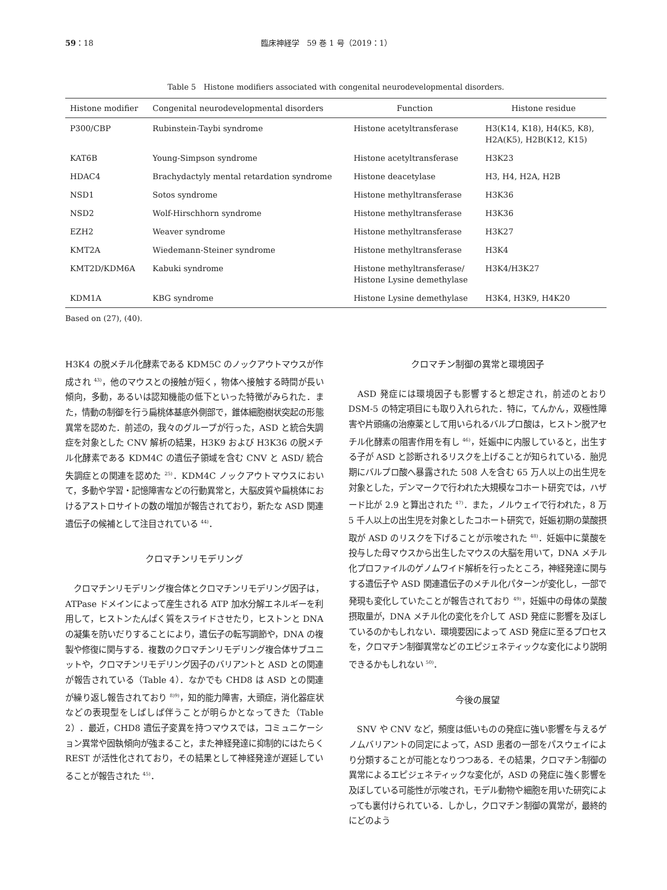59：18 臨床神経学　59 巻 1 号（2019：1）
Table 5　Histone modifiers associated with congenital neurodevelopmental disorders.
| Histone modifier | Congenital neurodevelopmental disorders | Function | Histone residue |
| --- | --- | --- | --- |
| P300/CBP | Rubinstein-Taybi syndrome | Histone acetyltransferase | H3(K14, K18), H4(K5, K8), H2A(K5), H2B(K12, K15) |
| KAT6B | Young-Simpson syndrome | Histone acetyltransferase | H3K23 |
| HDAC4 | Brachydactyly mental retardation syndrome | Histone deacetylase | H3, H4, H2A, H2B |
| NSD1 | Sotos syndrome | Histone methyltransferase | H3K36 |
| NSD2 | Wolf-Hirschhorn syndrome | Histone methyltransferase | H3K36 |
| EZH2 | Weaver syndrome | Histone methyltransferase | H3K27 |
| KMT2A | Wiedemann-Steiner syndrome | Histone methyltransferase | H3K4 |
| KMT2D/KDM6A | Kabuki syndrome | Histone methyltransferase/ Histone Lysine demethylase | H3K4/H3K27 |
| KDM1A | KBG syndrome | Histone Lysine demethylase | H3K4, H3K9, H4K20 |
Based on (27), (40).
H3K4 の脱メチル化酵素である KDM5C のノックアウトマウスが作成され <sup>43)</sup>，他のマウスとの接触が短く，物体へ接触する時間が長い傾向，多動，あるいは認知機能の低下といった特徴がみられた．また，情動の制御を行う扁桃体基底外側部で，錐体細胞樹状突起の形態異常を認めた．前述の，我々のグループが行った，ASD と統合失調症を対象とした CNV 解析の結果，H3K9 および H3K36 の脱メチル化酵素である KDM4C の遺伝子領域を含む CNV と ASD/ 統合失調症との関連を認めた <sup>25)</sup>．KDM4C ノックアウトマウスにおいて，多動や学習・記憶障害などの行動異常と，大脳皮質や扁桃体におけるアストロサイトの数の増加が報告されており，新たな ASD 関連遺伝子の候補として注目されている <sup>44)</sup>．
クロマチンリモデリング
　クロマチンリモデリング複合体とクロマチンリモデリング因子は，ATPase ドメインによって産生される ATP 加水分解エネルギーを利用して，ヒストンたんぱく質をスライドさせたり，ヒストンと DNA の凝集を防いだりすることにより，遺伝子の転写調節や，DNA の複製や修復に関与する．複数のクロマチンリモデリング複合体サブユニットや，クロマチンリモデリング因子のバリアントと ASD との関連が報告されている（Table 4）．なかでも CHD8 は ASD との関連が繰り返し報告されており <sup>8)9)</sup>，知的能力障害，大頭症，消化器症状などの表現型をしばしば伴うことが明らかとなってきた（Table 2）．最近，CHD8 遺伝子変異を持つマウスでは，コミュニケーション異常や固執傾向が強まること，また神経発達に抑制的にはたらく REST が活性化されており，その結果として神経発達が遅延していることが報告された <sup>45)</sup>．
クロマチン制御の異常と環境因子
　ASD 発症には環境因子も影響すると想定され，前述のとおり DSM-5 の特定項目にも取り入れられた．特に，てんかん，双極性障害や片頭痛の治療薬として用いられるバルプロ酸は，ヒストン脱アセチル化酵素の阻害作用を有し <sup>46)</sup>，妊娠中に内服していると，出生する子が ASD と診断されるリスクを上げることが知られている．胎児期にバルプロ酸へ暴露された 508 人を含む 65 万人以上の出生児を対象とした，デンマークで行われた大規模なコホート研究では，ハザード比が 2.9 と算出された <sup>47)</sup>．また，ノルウェイで行われた，8 万 5 千人以上の出生児を対象としたコホート研究で，妊娠初期の葉酸摂取が ASD のリスクを下げることが示唆された <sup>48)</sup>．妊娠中に葉酸を投与した母マウスから出生したマウスの大脳を用いて，DNA メチル化プロファイルのゲノムワイド解析を行ったところ，神経発達に関与する遺伝子や ASD 関連遺伝子のメチル化パターンが変化し，一部で発現も変化していたことが報告されており <sup>49)</sup>，妊娠中の母体の葉酸摂取量が，DNA メチル化の変化を介して ASD 発症に影響を及ぼしているのかもしれない．環境要因によって ASD 発症に至るプロセスを，クロマチン制御異常などのエピジェネティックな変化により説明できるかもしれない <sup>50)</sup>．
今後の展望
　SNV や CNV など，頻度は低いものの発症に強い影響を与えるゲノムバリアントの同定によって，ASD 患者の一部をパスウェイにより分類することが可能となりつつある．その結果，クロマチン制御の異常によるエピジェネティックな変化が，ASD の発症に強く影響を及ぼしている可能性が示唆され，モデル動物や細胞を用いた研究によっても裏付けられている．しかし，クロマチン制御の異常が，最終的にどのよう